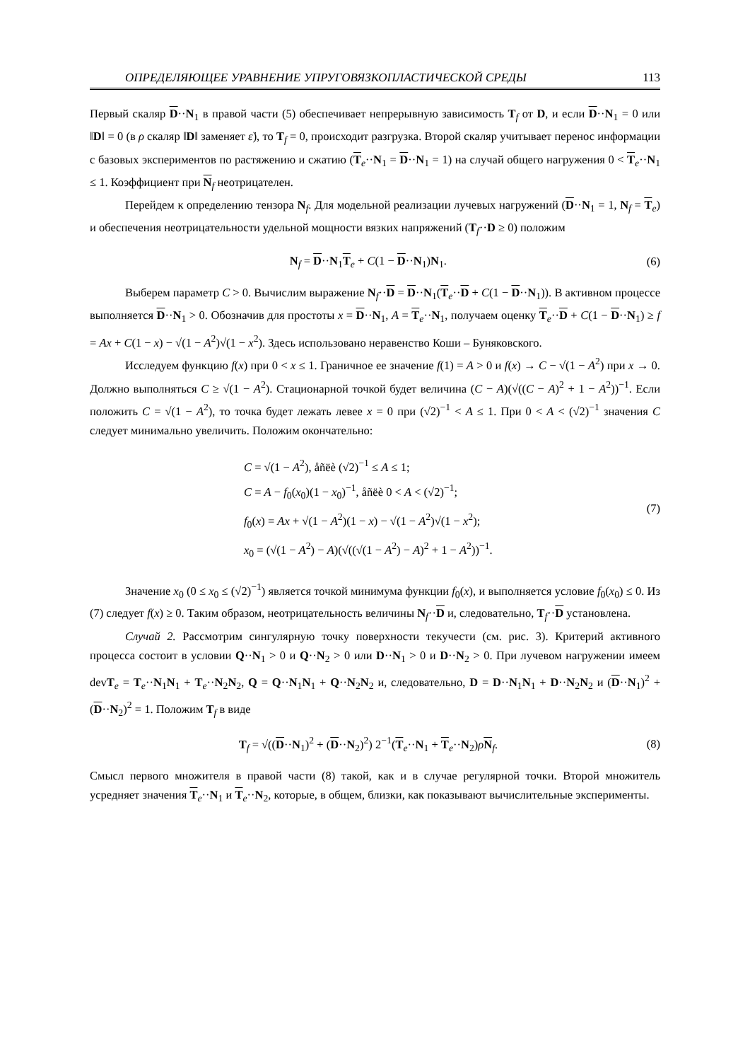ОПРЕДЕЛЯЮЩЕЕ УРАВНЕНИЕ УПРУГОВЯЗКОПЛАСТИЧЕСКОЙ СРЕДЫ 113
Первый скаляр D··N<sub>1</sub> в правой части (5) обеспечивает непрерывную зависимость T<sub>f</sub> от D, и если D··N<sub>1</sub> = 0 или ‖D‖ = 0 (в ρ скаляр ‖D‖ заменяет ε̇), то T<sub>f</sub> = 0, происходит разгрузка. Второй скаляр учитывает перенос информации с базовых экспериментов по растяжению и сжатию (T<sub>e</sub>··N<sub>1</sub> = D··N<sub>1</sub> = 1) на случай общего нагружения 0 < T<sub>e</sub>··N<sub>1</sub> ≤ 1. Коэффициент при N<sub>f</sub> неотрицателен.
Перейдем к определению тензора N<sub>f</sub>. Для модельной реализации лучевых нагружений (D··N<sub>1</sub> = 1, N<sub>f</sub> = T<sub>e</sub>) и обеспечения неотрицательности удельной мощности вязких напряжений (T<sub>f</sub>··D ≥ 0) положим
N<sub>f</sub> = D··N<sub>1</sub>T<sub>e</sub> + C(1 − D··N<sub>1</sub>)N<sub>1</sub>. (6)
Выберем параметр C > 0. Вычислим выражение N<sub>f</sub>··D = D··N<sub>1</sub>(T<sub>e</sub>··D + C(1 − D··N<sub>1</sub>)). В активном процессе выполняется D··N<sub>1</sub> > 0. Обозначив для простоты x = D··N<sub>1</sub>, A = T<sub>e</sub>··N<sub>1</sub>, получаем оценку T<sub>e</sub>··D + C(1 − D··N<sub>1</sub>) ≥ f = Ax + C(1 − x) − √(1 − A<sup>2</sup>)√(1 − x<sup>2</sup>). Здесь использовано неравенство Коши – Буняковского.
Исследуем функцию f(x) при 0 < x ≤ 1. Граничное ее значение f(1) = A > 0 и f(x) → C − √(1 − A<sup>2</sup>) при x → 0. Должно выполняться C ≥ √(1 − A<sup>2</sup>). Стационарной точкой будет величина (C − A)(√((C − A)<sup>2</sup> + 1 − A<sup>2</sup>))<sup>−1</sup>. Если положить C = √(1 − A<sup>2</sup>), то точка будет лежать левее x = 0 при (√2)<sup>−1</sup> < A ≤ 1. При 0 < A < (√2)<sup>−1</sup> значения C следует минимально увеличить. Положим окончательно:
C = √(1 − A<sup>2</sup>), åñëè (√2)<sup>−1</sup> ≤ A ≤ 1;
C = A − f<sub>0</sub>(x<sub>0</sub>)(1 − x<sub>0</sub>)<sup>−1</sup>, åñëè 0 < A < (√2)<sup>−1</sup>;
f<sub>0</sub>(x) = Ax + √(1 − A<sup>2</sup>)(1 − x) − √(1 − A<sup>2</sup>)√(1 − x<sup>2</sup>);
x<sub>0</sub> = (√(1 − A<sup>2</sup>) − A)(√((√(1 − A<sup>2</sup>) − A)<sup>2</sup> + 1 − A<sup>2</sup>))<sup>−1</sup>. (7)
Значение x<sub>0</sub> (0 ≤ x<sub>0</sub> ≤ (√2)<sup>−1</sup>) является точкой минимума функции f<sub>0</sub>(x), и выполняется условие f<sub>0</sub>(x<sub>0</sub>) ≤ 0. Из (7) следует f(x) ≥ 0. Таким образом, неотрицательность величины N<sub>f</sub>··D и, следовательно, T<sub>f</sub>··D установлена.
Случай 2. Рассмотрим сингулярную точку поверхности текучести (см. рис. 3). Критерий активного процесса состоит в условии Q··N<sub>1</sub> > 0 и Q··N<sub>2</sub> > 0 или D··N<sub>1</sub> > 0 и D··N<sub>2</sub> > 0. При лучевом нагружении имеем devT<sub>e</sub> = T<sub>e</sub>··N<sub>1</sub>N<sub>1</sub> + T<sub>e</sub>··N<sub>2</sub>N<sub>2</sub>, Q = Q··N<sub>1</sub>N<sub>1</sub> + Q··N<sub>2</sub>N<sub>2</sub> и, следовательно, D = D··N<sub>1</sub>N<sub>1</sub> + D··N<sub>2</sub>N<sub>2</sub> и (D··N<sub>1</sub>)<sup>2</sup> + (D··N<sub>2</sub>)<sup>2</sup> = 1. Положим T<sub>f</sub> в виде
T<sub>f</sub> = √((D··N<sub>1</sub>)<sup>2</sup> + (D··N<sub>2</sub>)<sup>2</sup>) 2<sup>−1</sup>(T<sub>e</sub>··N<sub>1</sub> + T<sub>e</sub>··N<sub>2</sub>)ρN<sub>f</sub>. (8)
Смысл первого множителя в правой части (8) такой, как и в случае регулярной точки. Второй множитель усредняет значения T<sub>e</sub>··N<sub>1</sub> и T<sub>e</sub>··N<sub>2</sub>, которые, в общем, близки, как показывают вычислительные эксперименты.